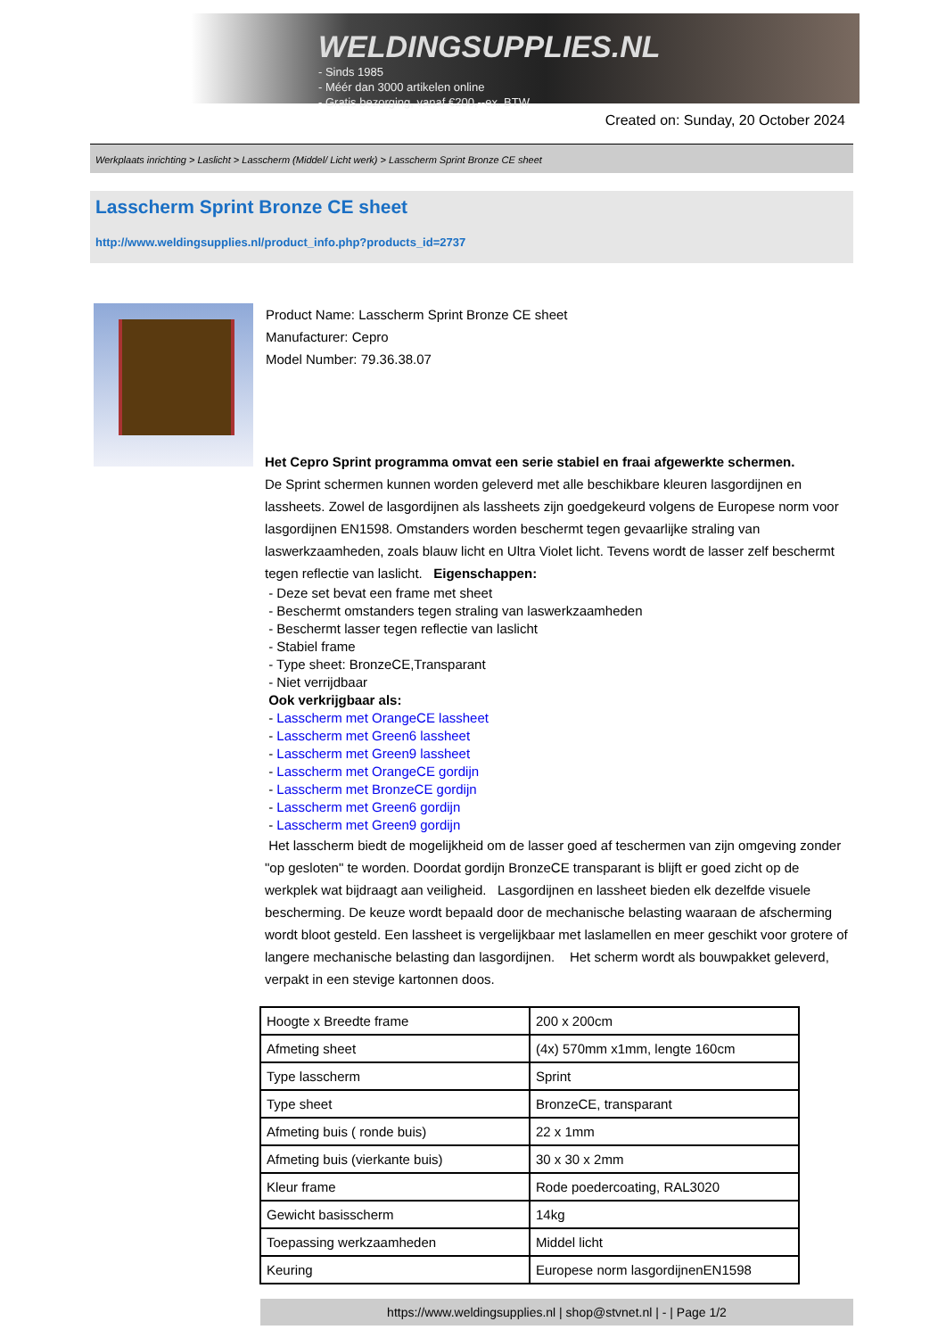WELDINGSUPPLIES.NL
- Sinds 1985
- Méér dan 3000 artikelen online
- Gratis bezorging, vanaf €200,--ex. BTW
Created on: Sunday, 20 October 2024
Werkplaats inrichting > Laslicht > Lasscherm (Middel/ Licht werk) > Lasscherm Sprint Bronze CE sheet
Lasscherm Sprint Bronze CE sheet
http://www.weldingsupplies.nl/product_info.php?products_id=2737
Product Name: Lasscherm Sprint Bronze CE sheet
Manufacturer: Cepro
Model Number: 79.36.38.07
Het Cepro Sprint programma omvat een serie stabiel en fraai afgewerkte schermen.
De Sprint schermen kunnen worden geleverd met alle beschikbare kleuren lasgordijnen en lassheets. Zowel de lasgordijnen als lassheets zijn goedgekeurd volgens de Europese norm voor lasgordijnen EN1598. Omstanders worden beschermt tegen gevaarlijke straling van laswerkzaamheden, zoals blauw licht en Ultra Violet licht. Tevens wordt de lasser zelf beschermt tegen reflectie van laslicht. Eigenschappen:
- Deze set bevat een frame met sheet
- Beschermt omstanders tegen straling van laswerkzaamheden
- Beschermt lasser tegen reflectie van laslicht
- Stabiel frame
- Type sheet: BronzeCE,Transparant
- Niet verrijdbaar
Ook verkrijgbaar als:
- Lasscherm met OrangeCE lassheet
- Lasscherm met Green6 lassheet
- Lasscherm met Green9 lassheet
- Lasscherm met OrangeCE gordijn
- Lasscherm met BronzeCE gordijn
- Lasscherm met Green6 gordijn
- Lasscherm met Green9 gordijn
Het lasscherm biedt de mogelijkheid om de lasser goed af teschermen van zijn omgeving zonder "op gesloten" te worden. Doordat gordijn BronzeCE transparant is blijft er goed zicht op de werkplek wat bijdraagt aan veiligheid. Lasgordijnen en lassheet bieden elk dezelfde visuele bescherming. De keuze wordt bepaald door de mechanische belasting waaraan de afscherming wordt bloot gesteld. Een lassheet is vergelijkbaar met laslamellen en meer geschikt voor grotere of langere mechanische belasting dan lasgordijnen. Het scherm wordt als bouwpakket geleverd, verpakt in een stevige kartonnen doos.
| Hoogte x Breedte frame | 200 x 200cm |
| Afmeting sheet | (4x) 570mm x1mm, lengte 160cm |
| Type lasscherm | Sprint |
| Type sheet | BronzeCE, transparant |
| Afmeting buis ( ronde buis) | 22 x 1mm |
| Afmeting buis (vierkante buis) | 30 x 30 x 2mm |
| Kleur frame | Rode poedercoating, RAL3020 |
| Gewicht basisscherm | 14kg |
| Toepassing werkzaamheden | Middel licht |
| Keuring | Europese norm lasgordijnenEN1598 |
https://www.weldingsupplies.nl | shop@stvnet.nl | - | Page 1/2